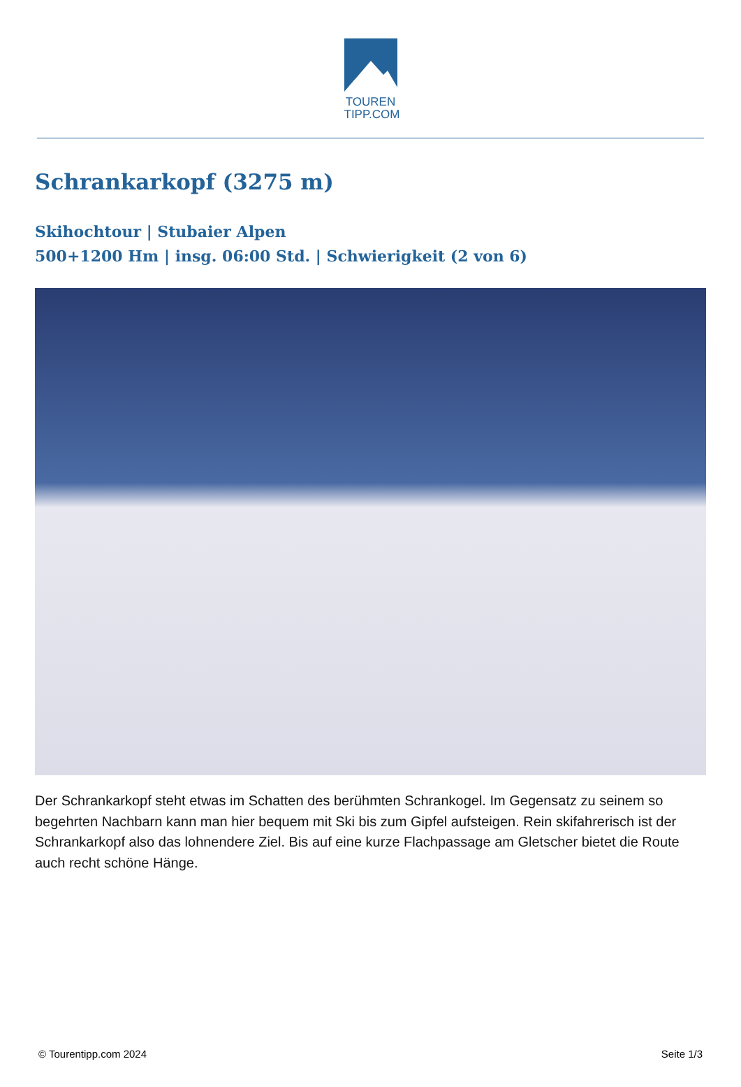TOUREN
TIPP.COM
Schrankarkopf (3275 m)
Skihochtour | Stubaier Alpen
500+1200 Hm | insg. 06:00 Std. | Schwierigkeit (2 von 6)
Der Schrankarkopf steht etwas im Schatten des berühmten Schrankogel. Im Gegensatz zu seinem so begehrten Nachbarn kann man hier bequem mit Ski bis zum Gipfel aufsteigen. Rein skifahrerisch ist der Schrankarkopf also das lohnendere Ziel. Bis auf eine kurze Flachpassage am Gletscher bietet die Route auch recht schöne Hänge.
© Tourentipp.com 2024 Seite 1/3